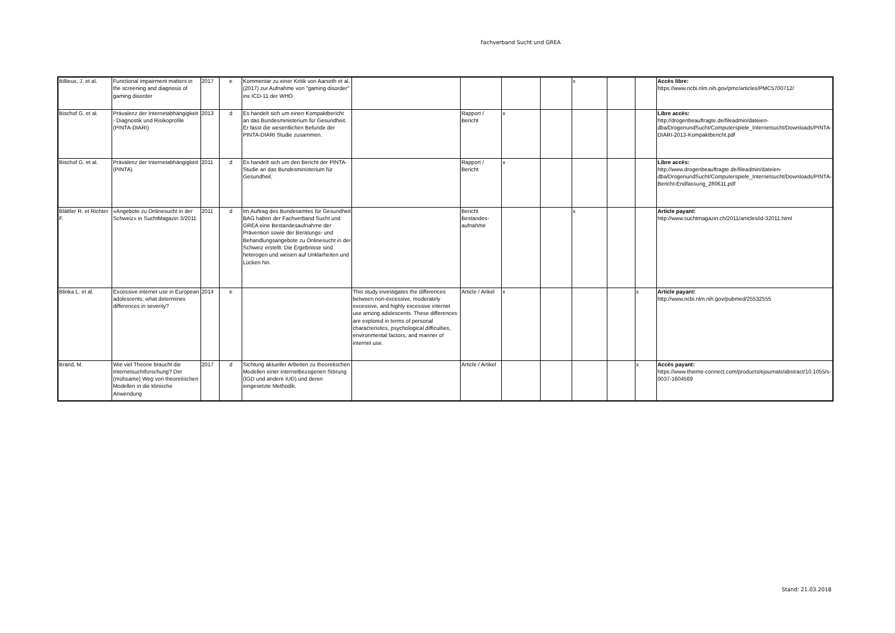Fachverband Sucht und GREA
| Billieux, J. et al. | Functional impairment matters in the screening and diagnosis of gaming disorder | 2017 | e | Kommentar zu einer Kritik von Aarseth et al. (2017) zur Aufnahme von "gaming disorder" ins ICD-11 der WHO | | | | | x | | | Accès libre: https://www.ncbi.nlm.nih.gov/pmc/articles/PMC5700712/ |
| Bischof G. et al. | Prävalenz der Internetabhängigkeit - Diagnostik und Risikoprofile (PINTA-DIARI) | 2013 | d | Es handelt sich um einen Kompaktbericht an das Bundesministerium für Gesundheit. Er fasst die wesentlichen Befunde der PINTA-DIARI Studie zusammen. | | Rapport / Bericht | x | | | | | Libre accès: http://drogenbeauftragte.de/fileadmin/dateien-dba/DrogenundSucht/Computerspiele_Internetsucht/Downloads/PINTA-DIARI-2013-Kompaktbericht.pdf |
| Bischof G. et al. | Prävalenz der Internetabhängigkeit (PINTA) | 2011 | d | Es handelt sich um den Bericht der PINTA-Studie an das Bundesministerium für Gesundheit. | | Rapport / Bericht | x | | | | | Libre accès: http://www.drogenbeauftragte.de/fileadmin/dateien-dba/DrogenundSucht/Computerspiele_Internetsucht/Downloads/PINTA-Bericht-Endfassung_280611.pdf |
| Blättler R. et Richter F. | «Angebote zu Onlinesucht in der Schweiz» in SuchtMagazin 3/2011 | 2011 | d | Im Auftrag des Bundesamtes für Gesundheit BAG haben der Fachverband Sucht und GREA eine Bestandesaufnahme der Prävention sowie der Beratungs- und Behandlungsangebote zu Onlinesucht in der Schweiz erstellt. Die Ergebnisse sind heterogen und weisen auf Unklarheiten und Lücken hin. | | Bericht Bestandes-aufnahme | | | x | | | Article payant: http://www.suchtmagazin.ch/2011/articles/id-32011.html |
| Blinka L. et al. | Excessive internet use in European adolescents: what determines differences in severity? | 2014 | e | | This study investigates the differences between non-excessive, moderately excessive, and highly excessive internet use among adolescents. These differences are explored in terms of personal characteristics, psychological difficulties, environmental factors, and manner of internet use. | Article / Arikel | x | | | | x | Article payant: http://www.ncbi.nlm.nih.gov/pubmed/25532555 |
| Brand, M. | Wie viel Theorie braucht die Internetsuchtforschung? Der (mühsame) Weg von theoretischen Modellen in die klinische Anwendung | 2017 | d | Sichtung aktueller Arbeiten zu theoretischen Modellen einer internetbezogenen Störung (IGD und andere IUD) und deren eingesetzte Methodik. | | Article / Artikel | | | | | x | Accès payant: https://www.thieme-connect.com/products/ejournals/abstract/10.1055/s-0037-1604569 |
Stand: 21.03.2018